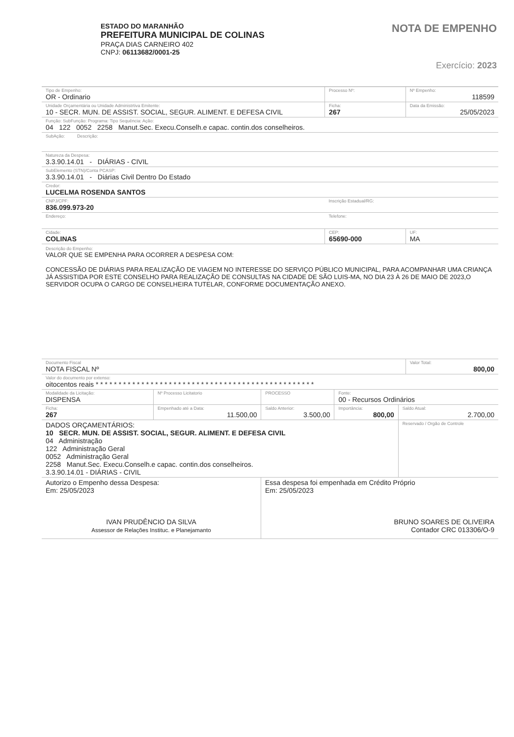ESTADO DO MARANHÃO
PREFEITURA MUNICIPAL DE COLINAS
PRAÇA DIAS CARNEIRO 402
CNPJ: 06113682/0001-25
NOTA DE EMPENHO
Exercício: 2023
| Tipo de Empenho: OR - Ordinario | Processo Nº: | Nº Empenho: 118599 |
| Unidade Orçamentária ou Unidade Administrtiva Emitente: 10 - SECR. MUN. DE ASSIST. SOCIAL, SEGUR. ALIMENT. E DEFESA CIVIL | Ficha: 267 | Data da Emissão: 25/05/2023 |
| Função: SubFunção: Programa: Tipo Sequência: Ação: 04 122 0052 2258 Manut.Sec. Execu.Conselh.e capac. contin.dos conselheiros. | | |
| SubAção: Descrição: | | |
| Natureza da Despesa: 3.3.90.14.01 - DIÁRIAS - CIVIL | | |
| SubElemento (STN)/Conta PCASP: 3.3.90.14.01 - Diárias Civil Dentro Do Estado | | |
| Credor: LUCELMA ROSENDA SANTOS | | |
| CNPJ/CPF: 836.099.973-20 | Inscrição Estadual/RG: | |
| Endereço: | Telefone: | |
| Cidade: COLINAS | CEP: 65690-000 | UF: MA |
| Descrição do Empenho: VALOR QUE SE EMPENHA PARA OCORRER A DESPESA COM: CONCESSÃO DE DIÁRIAS PARA REALIZAÇÃO DE VIAGEM NO INTERESSE DO SERVIÇO PÚBLICO MUNICIPAL, PARA ACOMPANHAR UMA CRIANÇA JÁ ASSISTIDA POR ESTE CONSELHO PARA REALIZAÇÃO DE CONSULTAS NA CIDADE DE SÃO LUIS-MA, NO DIA 23 À 26 DE MAIO DE 2023,O SERVIDOR OCUPA O CARGO DE CONSELHEIRA TUTELAR, CONFORME DOCUMENTAÇÃO ANEXO. | | |
| Documento Fiscal NOTA FISCAL Nº | | Valor Total: 800,00 |
| Valor do documento por extenso: oitocentos reais * * * * * * * * * * * * * * * * * * * * * * * * * * * * * * * * * * * * * * * * * * * * * * * * | | |
| Modalidade da Licitação: DISPENSA | Nº Processo Licitatorio | PROCESSO | Fonte: 00 - Recursos Ordinários | |
| Ficha: 267 | Empenhado até a Data: 11.500,00 | Saldo Anterior: 3.500,00 | Importância: 800,00 | Saldo Atual: 2.700,00 |
| DADOS ORÇAMENTÁRIOS: 10 SECR. MUN. DE ASSIST. SOCIAL, SEGUR. ALIMENT. E DEFESA CIVIL 04 Administração 122 Administração Geral 0052 Administração Geral 2258 Manut.Sec. Execu.Conselh.e capac. contin.dos conselheiros. 3.3.90.14.01 - DIÁRIAS - CIVIL | | | | Reservado / Orgão de Controle |
| Autorizo o Empenho dessa Despesa: Em: 25/05/2023 IVAN PRUDÊNCIO DA SILVA Assessor de Relações Instituc. e Planejamanto | Essa despesa foi empenhada em Crédito Próprio Em: 25/05/2023 BRUNO SOARES DE OLIVEIRA Contador CRC 013306/O-9 |